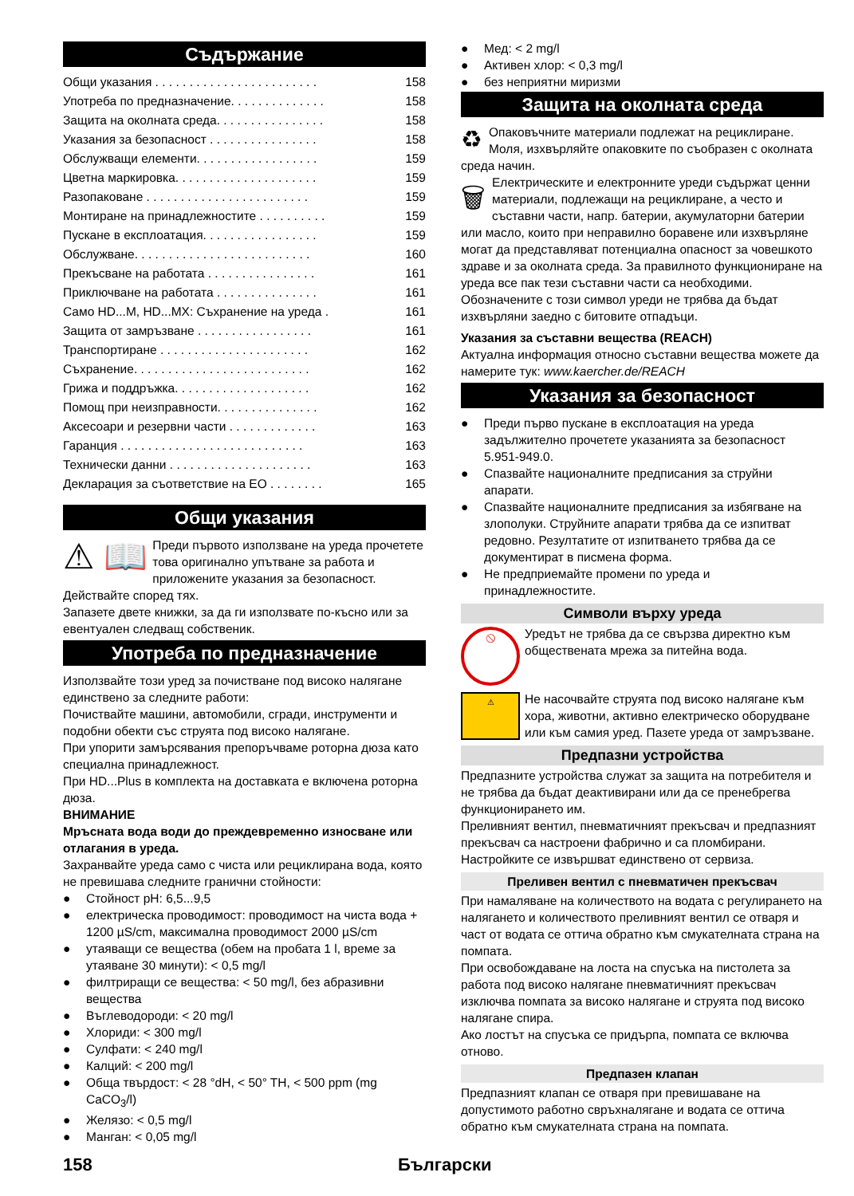Съдържание
Общи указания . . . . . . . . . . . . . . . . . . . . . . . . 158
Употреба по предназначение. . . . . . . . . . . . . . 158
Защита на околната среда. . . . . . . . . . . . . . . . 158
Указания за безопасност . . . . . . . . . . . . . . . . 158
Обслужващи елементи. . . . . . . . . . . . . . . . . . 159
Цветна маркировка. . . . . . . . . . . . . . . . . . . . . 159
Разопаковане . . . . . . . . . . . . . . . . . . . . . . . . 159
Монтиране на принадлежностите . . . . . . . . . . 159
Пускане в експлоатация. . . . . . . . . . . . . . . . . 159
Обслужване. . . . . . . . . . . . . . . . . . . . . . . . . . 160
Прекъсване на работата . . . . . . . . . . . . . . . . 161
Приключване на работата . . . . . . . . . . . . . . . 161
Само HD...M, HD...MX: Съхранение на уреда . 161
Защита от замръзване . . . . . . . . . . . . . . . . . 161
Транспортиране . . . . . . . . . . . . . . . . . . . . . . 162
Съхранение. . . . . . . . . . . . . . . . . . . . . . . . . . 162
Грижа и поддръжка. . . . . . . . . . . . . . . . . . . . 162
Помощ при неизправности. . . . . . . . . . . . . . . 162
Аксесоари и резервни части . . . . . . . . . . . . . 163
Гаранция . . . . . . . . . . . . . . . . . . . . . . . . . . . 163
Технически данни . . . . . . . . . . . . . . . . . . . . . 163
Декларация за съответствие на ЕО . . . . . . . . 165
Общи указания
⚠ 📖 Преди първото използване на уреда прочетете това оригинално упътване за работа и приложените указания за безопасност. Действайте според тях.
Запазете двете книжки, за да ги използвате по-късно или за евентуален следващ собственик.
Употреба по предназначение
Използвайте този уред за почистване под високо налягане единствено за следните работи:
Почиствайте машини, автомобили, сгради, инструменти и подобни обекти със струята под високо налягане.
При упорити замърсявания препоръчваме роторна дюза като специална принадлежност.
При HD...Plus в комплекта на доставката е включена роторна дюза.
ВНИМАНИЕ
Мръсната вода води до преждевременно износване или отлагания в уреда.
Захранвайте уреда само с чиста или рециклирана вода, която не превишава следните гранични стойности:
Стойност pH: 6,5...9,5
електрическа проводимост: проводимост на чиста вода + 1200 µS/cm, максимална проводимост 2000 µS/cm
утаяващи се вещества (обем на пробата 1 l, време за утаяване 30 минути): < 0,5 mg/l
филтриращи се вещества: < 50 mg/l, без абразивни вещества
Въглеводороди: < 20 mg/l
Хлориди: < 300 mg/l
Сулфати: < 240 mg/l
Калций: < 200 mg/l
Обща твърдост: < 28 °dH, < 50° TH, < 500 ppm (mg CaCO<sub>3</sub>/l)
Желязо: < 0,5 mg/l
Манган: < 0,05 mg/l
Мед: < 2 mg/l
Активен хлор: < 0,3 mg/l
без неприятни миризми
Защита на околната среда
♻ Опаковъчните материали подлежат на рециклиране. Моля, изхвърляйте опаковките по съобразен с околната среда начин.
🗑 Електрическите и електронните уреди съдържат ценни материали, подлежащи на рециклиране, а често и съставни части, напр. батерии, акумулаторни батерии или масло, които при неправилно боравене или изхвърляне могат да представляват потенциална опасност за човешкото здраве и за околната среда. За правилното функциониране на уреда все пак тези съставни части са необходими. Обозначените с този символ уреди не трябва да бъдат изхвърляни заедно с битовите отпадъци.
Указания за съставни вещества (REACH)
Актуална информация относно съставни вещества можете да намерите тук: www.kaercher.de/REACH
Указания за безопасност
Преди първо пускане в експлоатация на уреда задължително прочетете указанията за безопасност 5.951-949.0.
Спазвайте националните предписания за струйни апарати.
Спазвайте националните предписания за избягване на злополуки. Струйните апарати трябва да се изпитват редовно. Резултатите от изпитването трябва да се документират в писмена форма.
Не предприемайте промени по уреда и принадлежностите.
Символи върху уреда
🚫
Уредът не трябва да се свързва директно към обществената мрежа за питейна вода.
⚠
Не насочвайте струята под високо налягане към хора, животни, активно електрическо оборудване или към самия уред. Пазете уреда от замръзване.
Предпазни устройства
Предпазните устройства служат за защита на потребителя и не трябва да бъдат деактивирани или да се пренебрегва функционирането им.
Преливният вентил, пневматичният прекъсвач и предпазният прекъсвач са настроени фабрично и са пломбирани. Настройките се извършват единствено от сервиза.
Преливен вентил с пневматичен прекъсвач
При намаляване на количеството на водата с регулирането на налягането и количеството преливният вентил се отваря и част от водата се оттича обратно към смукателната страна на помпата.
При освобождаване на лоста на спусъка на пистолета за работа под високо налягане пневматичният прекъсвач изключва помпата за високо налягане и струята под високо налягане спира.
Ако лостът на спусъка се придърпа, помпата се включва отново.
Предпазен клапан
Предпазният клапан се отваря при превишаване на допустимото работно свръхналягане и водата се оттича обратно към смукателната страна на помпата.
158 Български